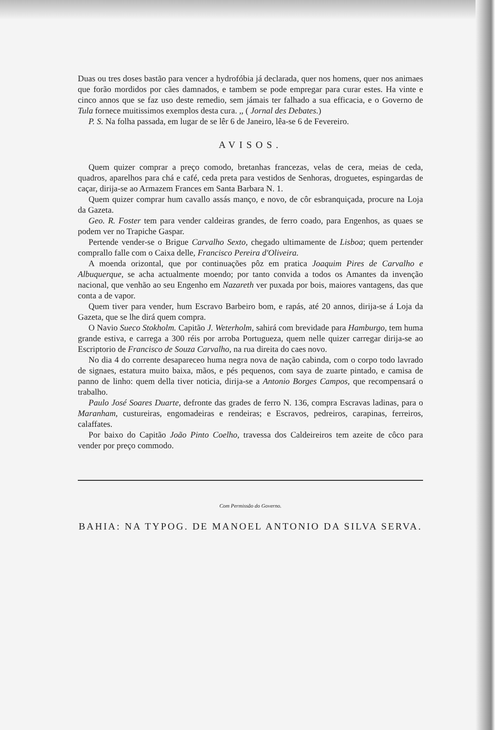Duas ou tres doses bastão para vencer a hydrofóbia já declarada, quer nos homens, quer nos animaes que forão mordidos por cães damnados, e tambem se pode empregar para curar estes. Ha vinte e cinco annos que se faz uso deste remedio, sem jámais ter falhado a sua efficacia, e o Governo de Tula fornece muitissimos exemplos desta cura. ,, ( Jornal des Debates.)
P. S. Na folha passada, em lugar de se lêr 6 de Janeiro, lêa-se 6 de Fevereiro.
AVISOS.
Quem quizer comprar a preço comodo, bretanhas francezas, velas de cera, meias de ceda, quadros, aparelhos para chá e café, ceda preta para vestidos de Senhoras, droguetes, espingardas de caçar, dirija-se ao Armazem Frances em Santa Barbara N. 1.
Quem quizer comprar hum cavallo assás manço, e novo, de côr esbranquiçada, procure na Loja da Gazeta.
Geo. R. Foster tem para vender caldeiras grandes, de ferro coado, para Engenhos, as quaes se podem ver no Trapiche Gaspar.
Pertende vender-se o Brigue Carvalho Sexto, chegado ultimamente de Lisboa; quem pertender comprallo falle com o Caixa delle, Francisco Pereira d'Oliveira.
A moenda orizontal, que por continuações pôz em pratica Joaquim Pires de Carvalho e Albuquerque, se acha actualmente moendo; por tanto convida a todos os Amantes da invenção nacional, que venhão ao seu Engenho em Nazareth ver puxada por bois, maiores vantagens, das que conta a de vapor.
Quem tiver para vender, hum Escravo Barbeiro bom, e rapás, até 20 annos, dirija-se á Loja da Gazeta, que se lhe dirá quem compra.
O Navio Sueco Stokholm. Capitão J. Weterholm, sahirá com brevidade para Hamburgo, tem huma grande estiva, e carrega a 300 réis por arroba Portugueza, quem nelle quizer carregar dirija-se ao Escriptorio de Francisco de Souza Carvalho, na rua direita do caes novo.
No dia 4 do corrente desapareceo huma negra nova de nação cabinda, com o corpo todo lavrado de signaes, estatura muito baixa, mãos, e pés pequenos, com saya de zuarte pintado, e camisa de panno de linho: quem della tiver noticia, dirija-se a Antonio Borges Campos, que recompensará o trabalho.
Paulo José Soares Duarte, defronte das grades de ferro N. 136, compra Escravas ladinas, para o Maranham, custureiras, engomadeiras e rendeiras; e Escravos, pedreiros, carapinas, ferreiros, calaffates.
Por baixo do Capitão João Pinto Coelho, travessa dos Caldeireiros tem azeite de côco para vender por preço commodo.
Com Permissão do Governo.
BAHIA: NA TYPOG. DE MANOEL ANTONIO DA SILVA SERVA.